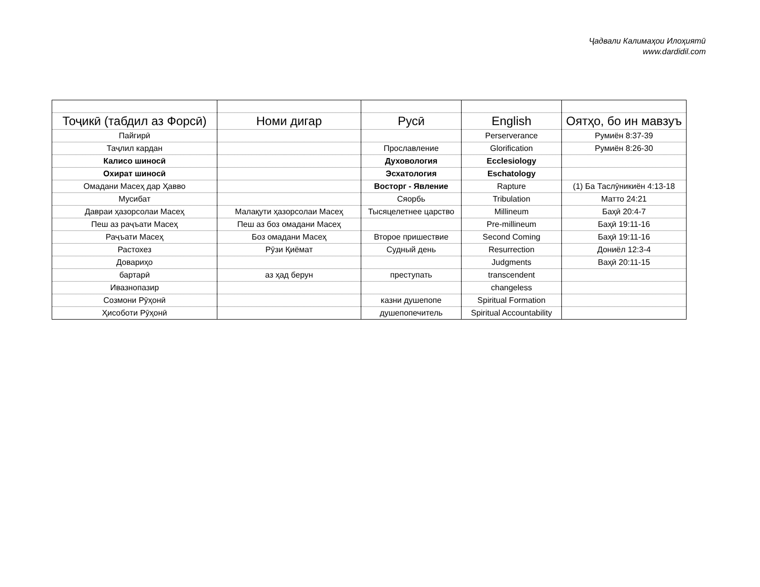Ҷадвали Калимаҳои Илоҳиятӣ
www.dardidil.com
| Тоҷикӣ (табдил аз Форсӣ) | Номи дигар | Русӣ | English | Оятҳо, бо ин мавзуъ |
| --- | --- | --- | --- | --- |
| Пайгирӣ | | | Perserverance | Румиён 8:37-39 |
| Таҷлил кардан | | Прославление | Glorification | Румиён 8:26-30 |
| Калисо шиносӣ | | Духовология | Ecclesiology | |
| Охират шиносӣ | | Эсхатология | Eschatology | |
| Омадани Масеҳ дар Ҳавво | | Восторг - Явление | Rapture | (1) Ба Таслӯникиён 4:13-18 |
| Мусибат | | Сяорбь | Tribulation | Матто 24:21 |
| Давраи ҳазорсолаи Масеҳ | Малақути ҳазорсолаи Масеҳ | Тысяцелетнее царство | Millineum | Баҳӣ 20:4-7 |
| Пеш аз раҷъати Масеҳ | Пеш аз боз омадани Масеҳ | | Pre-millineum | Баҳӣ 19:11-16 |
| Раҷъати Масеҳ | Боз омадани Масеҳ | Второе пришествие | Second Coming | Баҳӣ 19:11-16 |
| Растохез | Рӯзи Қиёмат | Судный день | Resurrection | Дониёл 12:3-4 |
| Довариҳо | | | Judgments | Ваҳӣ 20:11-15 |
| бартарӣ | аз ҳад берун | преступать | transcendent | |
| Ивазнопазир | | | changeless | |
| Созмони Рӯҳонӣ | | казни душепопе | Spiritual Formation | |
| Ҳисоботи Рӯҳонӣ | | душепопечитель | Spiritual Accountability | |